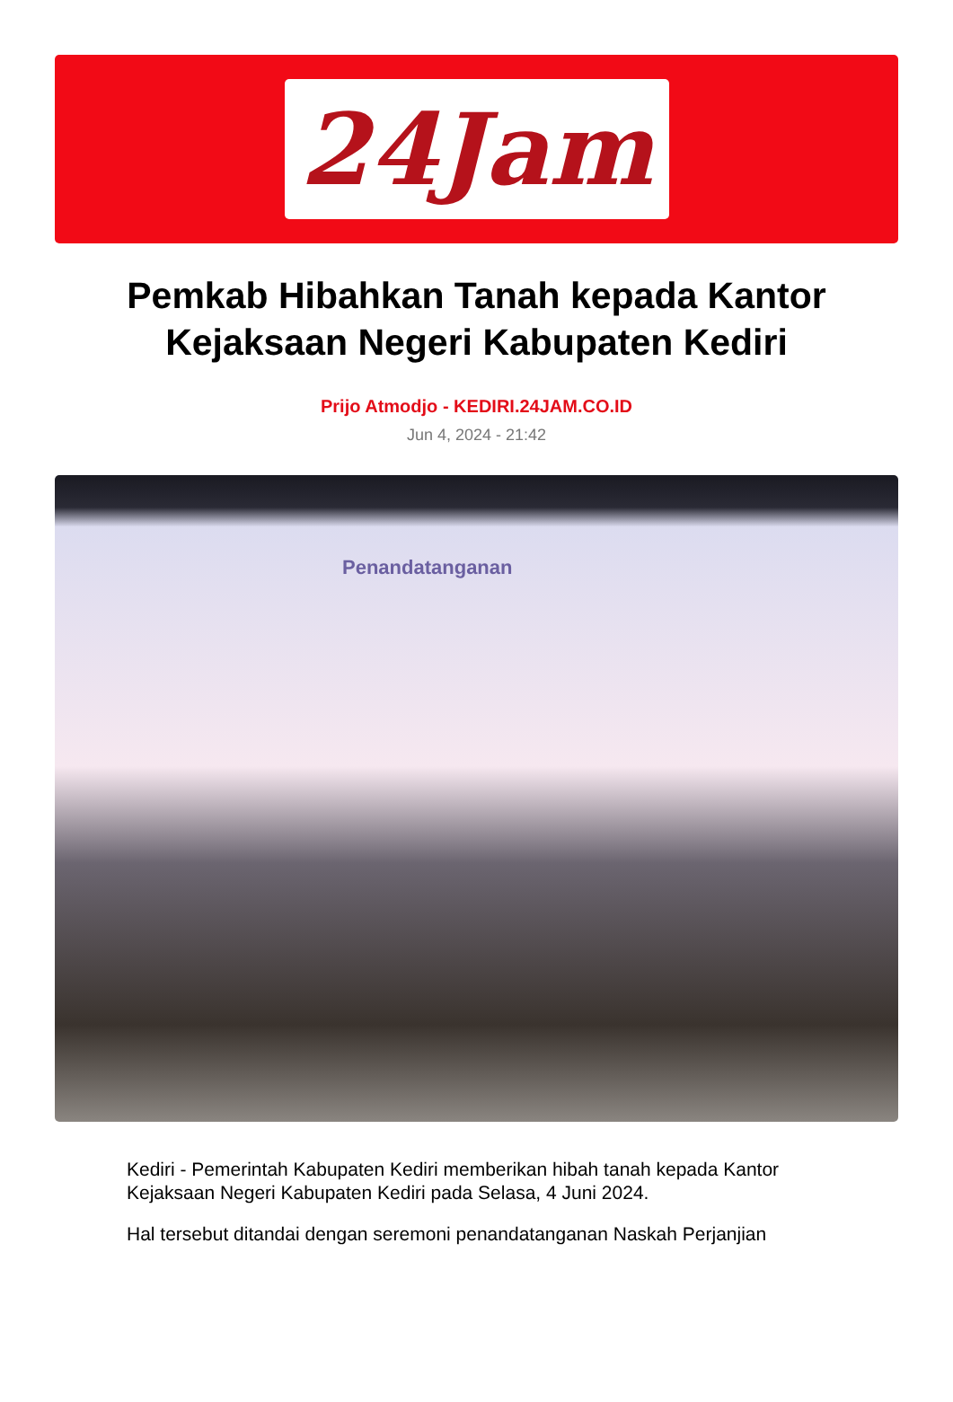24Jam
Pemkab Hibahkan Tanah kepada Kantor Kejaksaan Negeri Kabupaten Kediri
Prijo Atmodjo - KEDIRI.24JAM.CO.ID
Jun 4, 2024 - 21:42
Penandatanganan
Kediri - Pemerintah Kabupaten Kediri memberikan hibah tanah kepada Kantor Kejaksaan Negeri Kabupaten Kediri pada Selasa, 4 Juni 2024.
Hal tersebut ditandai dengan seremoni penandatanganan Naskah Perjanjian